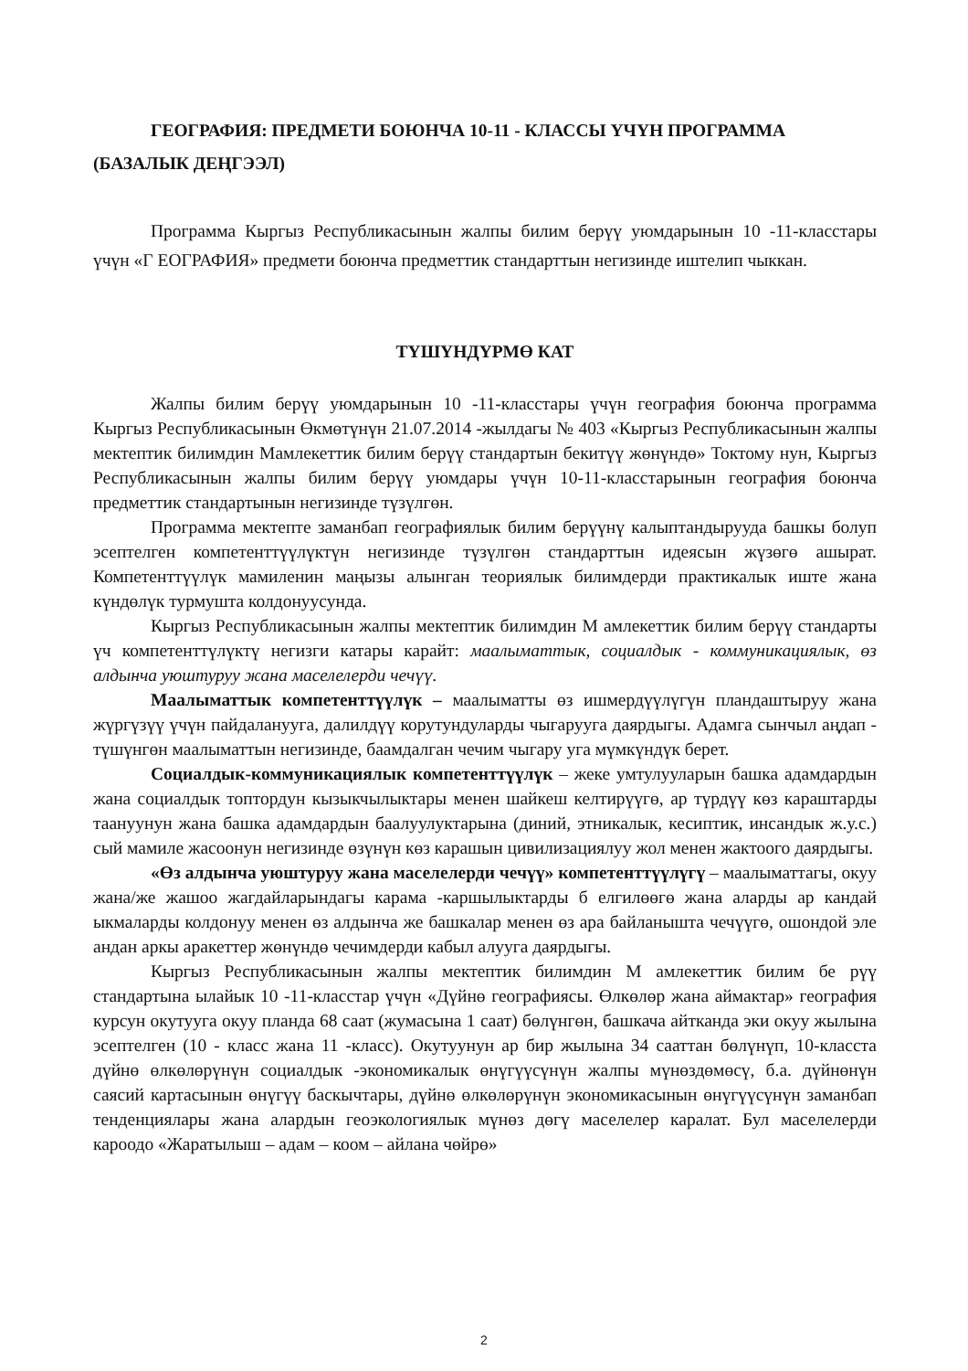ГЕОГРАФИЯ: ПРЕДМЕТИ БОЮНЧА 10-11 - КЛАССЫ ҮЧҮН ПРОГРАММА (БАЗАЛЫК ДЕҢГЭЭЛ)
Программа Кыргыз Республикасынын жалпы билим берүү уюмдарынын 10 -11-класстары үчүн «Г ЕОГРАФИЯ» предмети боюнча предметтик стандарттын негизинде иштелип чыккан.
ТҮШҮНДҮРМӨ КАТ
Жалпы билим берүү уюмдарынын 10 -11-класстары үчүн география боюнча программа Кыргыз Республикасынын Өкмөтүнүн 21.07.2014 -жылдагы № 403 «Кыргыз Республикасынын жалпы мектептик билимдин Мамлекеттик билим берүү стандартын бекитүү жөнүндө» Токтому нун, Кыргыз Республикасынын жалпы билим берүү уюмдары үчүн 10-11-класстарынын география боюнча предметтик стандартынын негизинде түзүлгөн.
Программа мектепте заманбап географиялык билим берүүнү калыптандырууда башкы болуп эсептелген компетенттүүлүктүн негизинде түзүлгөн стандарттын идеясын жүзөгө ашырат. Компетенттүүлүк мамиленин маңызы алынган теориялык билимдерди практикалык иште жана күндөлүк турмушта колдонуусунда.
Кыргыз Республикасынын жалпы мектептик билимдин М амлекеттик билим берүү стандарты үч компетенттүлүктү негизги катары карайт: маалыматтык, социалдык - коммуникациялык, өз алдынча уюштуруу жана маселелерди чечүү.
Маалыматтык компетенттүүлүк – маалыматты өз ишмердүүлүгүн пландаштыруу жана жүргүзүү үчүн пайдаланууга, далилдүү корутундуларды чыгарууга даярдыгы. Адамга сынчыл аңдап - түшүнгөн маалыматтын негизинде, баамдалган чечим чыгару уга мүмкүндүк берет.
Социалдык-коммуникациялык компетенттүүлүк – жеке умтулууларын башка адамдардын жана социалдык топтордун кызыкчылыктары менен шайкеш келтирүүгө, ар түрдүү көз караштарды таануунун жана башка адамдардын баалуулуктарына (диний, этникалык, кесиптик, инсандык ж.у.с.) сый мамиле жасоонун негизинде өзүнүн көз карашын цивилизациялуу жол менен жактоого даярдыгы.
«Өз алдынча уюштуруу жана маселелерди чечүү» компетенттүүлүгү – маалыматтагы, окуу жана/же жашоо жагдайларындагы карама -каршылыктарды б елгилөөгө жана аларды ар кандай ыкмаларды колдонуу менен өз алдынча же башкалар менен өз ара байланышта чечүүгө, ошондой эле андан аркы аракеттер жөнүндө чечимдерди кабыл алууга даярдыгы.
Кыргыз Республикасынын жалпы мектептик билимдин М амлекеттик билим бе рүү стандартына ылайык 10 -11-класстар үчүн «Дүйнө географиясы. Өлкөлөр жана аймактар» география курсун окутууга окуу планда 68 саат (жумасына 1 саат) бөлүнгөн, башкача айтканда эки окуу жылына эсептелген (10 - класс жана 11 -класс). Окутуунун ар бир жылына 34 сааттан бөлүнүп, 10-класста дүйнө өлкөлөрүнүн социалдык -экономикалык өнүгүүсүнүн жалпы мүнөздөмөсү, б.а. дүйнөнүн саясий картасынын өнүгүү баскычтары, дүйнө өлкөлөрүнүн экономикасынын өнүгүүсүнүн заманбап тенденциялары жана алардын геоэкологиялык мүнөз дөгү маселелер каралат. Бул маселелерди кароодо «Жаратылыш – адам – коом – айлана чөйрө»
2